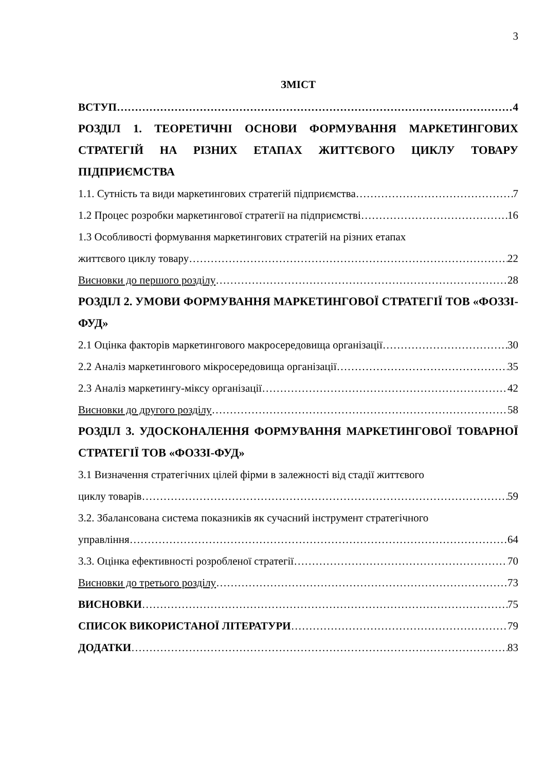3
ЗМІСТ
ВСТУП 4
РОЗДІЛ 1. ТЕОРЕТИЧНІ ОСНОВИ ФОРМУВАННЯ МАРКЕТИНГОВИХ СТРАТЕГІЙ НА РІЗНИХ ЕТАПАХ ЖИТТЄВОГО ЦИКЛУ ТОВАРУ ПІДПРИЄМСТВА
1.1. Сутність та види маркетингових стратегій підприємства 7
1.2 Процес розробки маркетингової стратегії на підприємстві 16
1.3 Особливості формування маркетингових стратегій на різних етапах
життєвого циклу товару 22
Висновки до першого розділу 28
РОЗДІЛ 2. УМОВИ ФОРМУВАННЯ МАРКЕТИНГОВОЇ СТРАТЕГІЇ ТОВ «ФОЗЗІ-ФУД»
2.1 Оцінка факторів маркетингового макросередовища організації 30
2.2 Аналіз маркетингового мікросередовища організації 35
2.3 Аналіз маркетингу-міксу організації 42
Висновки до другого розділу 58
РОЗДІЛ 3. УДОСКОНАЛЕННЯ ФОРМУВАННЯ МАРКЕТИНГОВОЇ ТОВАРНОЇ СТРАТЕГІЇ ТОВ «ФОЗЗІ-ФУД»
3.1 Визначення стратегічних цілей фірми в залежності від стадії життєвого
циклу товарів 59
3.2. Збалансована система показників як сучасний інструмент стратегічного
управління 64
3.3. Оцінка ефективності розробленої стратегії 70
Висновки до третього розділу 73
ВИСНОВКИ 75
СПИСОК ВИКОРИСТАНОЇ ЛІТЕРАТУРИ 79
ДОДАТКИ 83